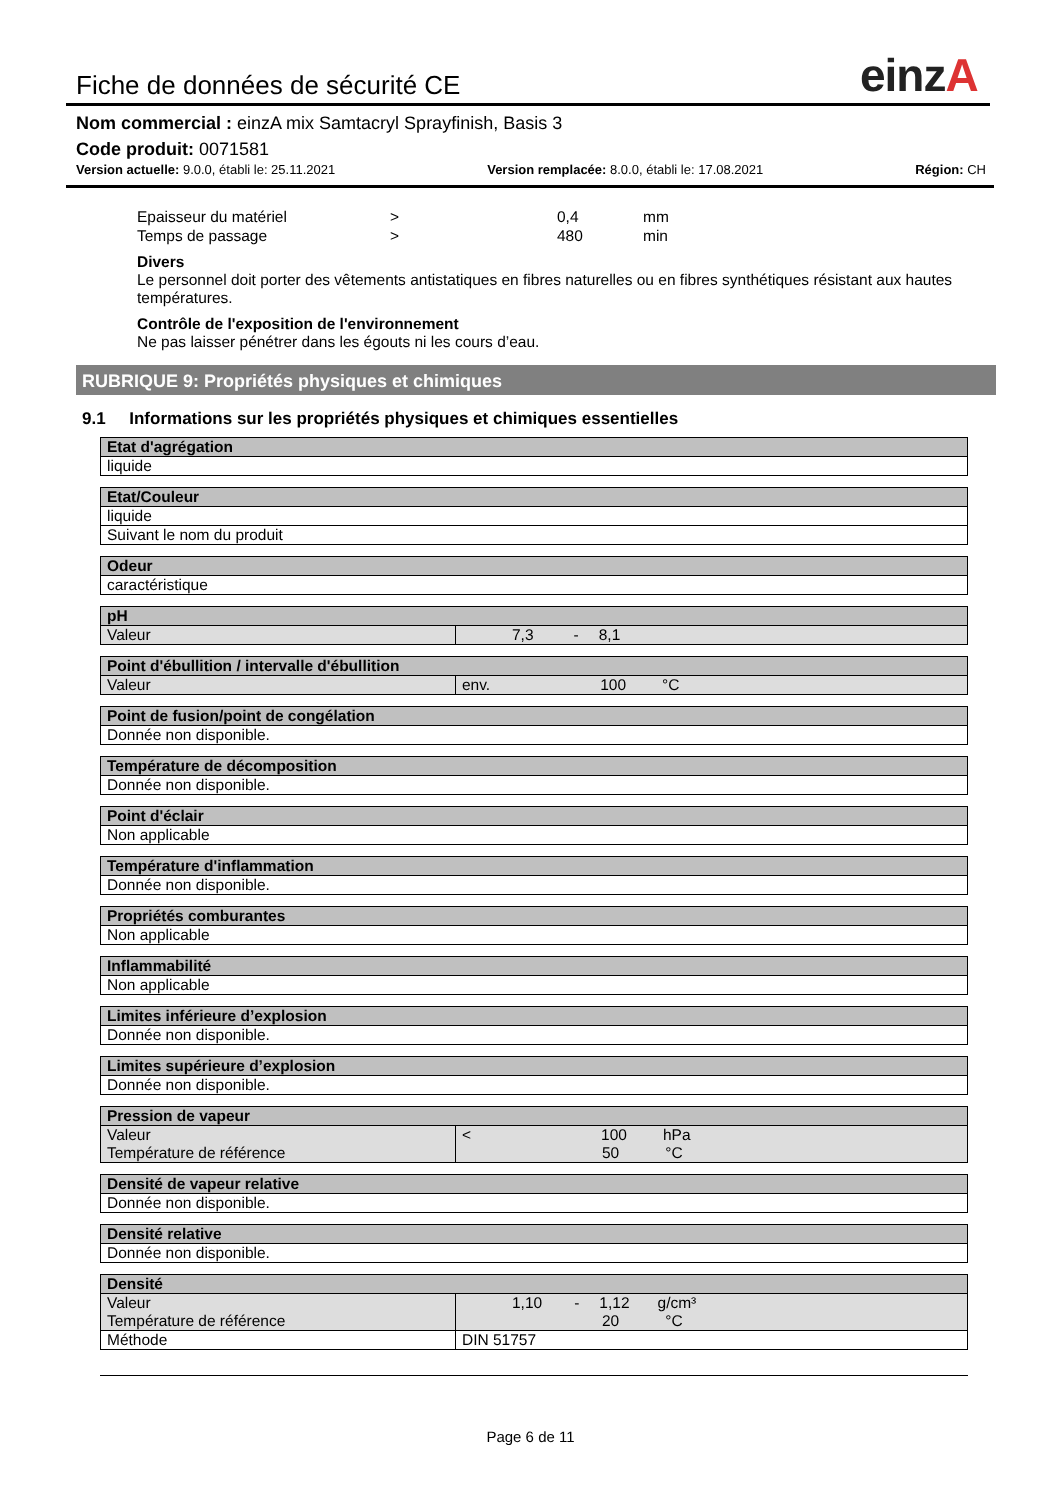Fiche de données de sécurité CE
einzA
Nom commercial : einzA mix Samtacryl Sprayfinish, Basis 3
Code produit: 0071581
Version actuelle: 9.0.0, établi le: 25.11.2021 Version remplacée: 8.0.0, établi le: 17.08.2021 Région: CH
Epaisseur du matériel > 0,4 mm
Temps de passage > 480 min
Divers
Le personnel doit porter des vêtements antistatiques en fibres naturelles ou en fibres synthétiques résistant aux hautes températures.
Contrôle de l'exposition de l'environnement
Ne pas laisser pénétrer dans les égouts ni les cours d’eau.
RUBRIQUE 9: Propriétés physiques et chimiques
9.1 Informations sur les propriétés physiques et chimiques essentielles
| Etat d'agrégation |
| --- |
| liquide |
| Etat/Couleur |
| --- |
| liquide |
| Suivant le nom du produit |
| Odeur |
| --- |
| caractéristique |
| pH | |
| --- | --- |
| Valeur | 7,3 - 8,1 |
| Point d'ébullition / intervalle d'ébullition | |
| --- | --- |
| Valeur | env. 100 °C |
| Point de fusion/point de congélation |
| --- |
| Donnée non disponible. |
| Température de décomposition |
| --- |
| Donnée non disponible. |
| Point d'éclair |
| --- |
| Non applicable |
| Température d'inflammation |
| --- |
| Donnée non disponible. |
| Propriétés comburantes |
| --- |
| Non applicable |
| Inflammabilité |
| --- |
| Non applicable |
| Limites inférieure d’explosion |
| --- |
| Donnée non disponible. |
| Limites supérieure d’explosion |
| --- |
| Donnée non disponible. |
| Pression de vapeur | |
| --- | --- |
| Valeur Température de référence | < 100 hPa 50 °C |
| Densité de vapeur relative |
| --- |
| Donnée non disponible. |
| Densité relative |
| --- |
| Donnée non disponible. |
| Densité | |
| --- | --- |
| Valeur Température de référence | 1,10 - 1,12 g/cm³ 20 °C |
| Méthode | DIN 51757 |
Page 6 de 11